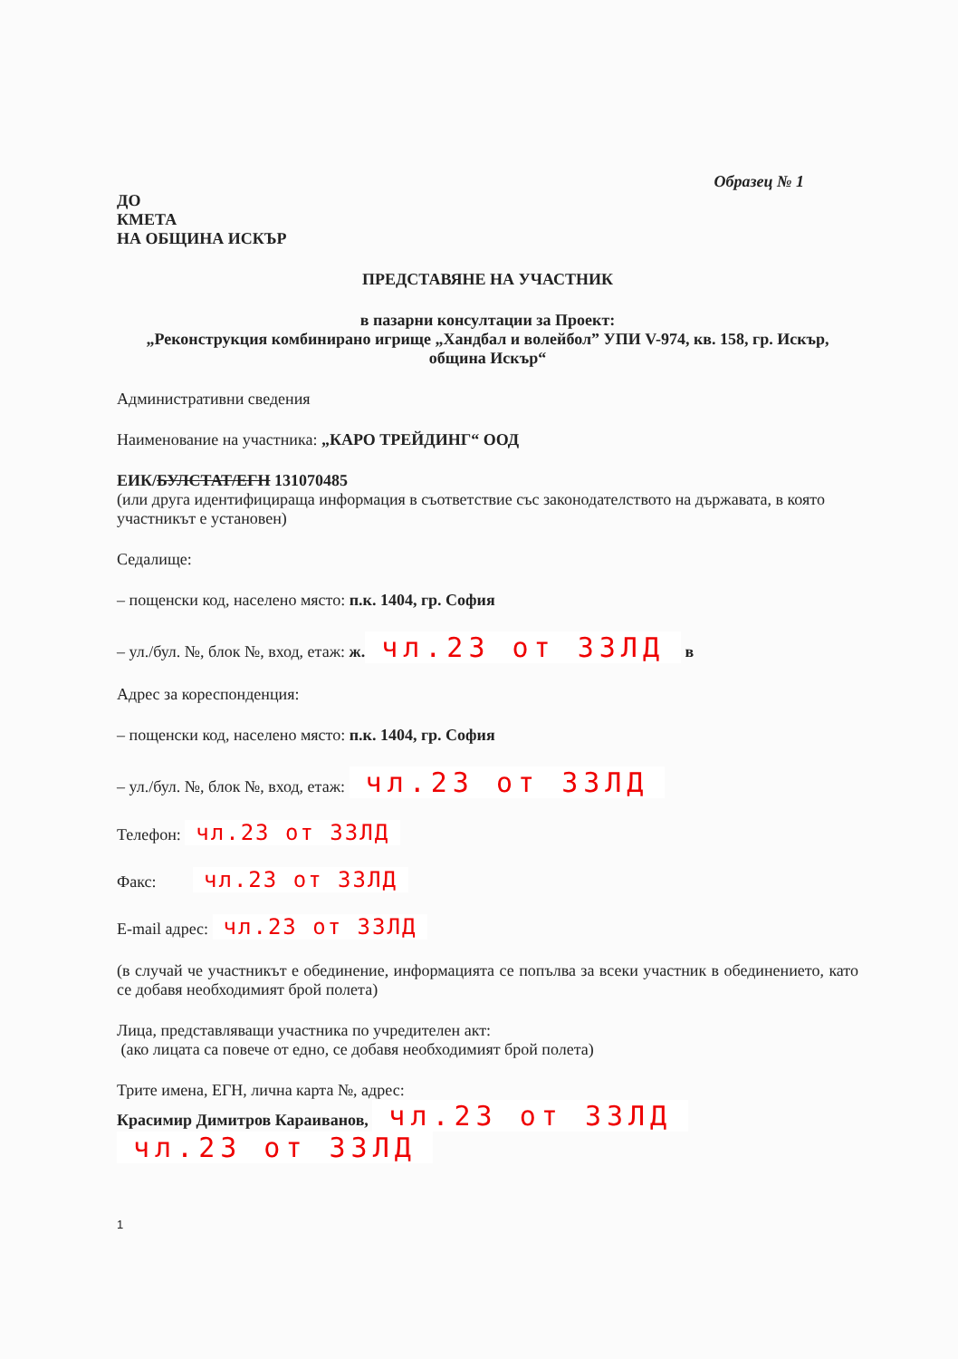Образец № 1
ДО
КМЕТА
НА ОБЩИНА ИСКЪР
ПРЕДСТАВЯНЕ НА УЧАСТНИК
в пазарни консултации за Проект:
„Реконструкция комбинирано игрище „Хандбал и волейбол” УПИ V-974, кв. 158, гр. Искър, община Искър“
Административни сведения
Наименование на участника: „КАРО ТРЕЙДИНГ“ ООД
ЕИК/БУЛСТАТ/ЕГН 131070485
(или друга идентифицираща информация в съответствие със законодателството на държавата, в която участникът е установен)
Седалище:
– пощенски код, населено място: п.к. 1404, гр. София
– ул./бул. №, блок №, вход, етаж: ж. чл.23 от ЗЗЛД в
Адрес за кореспонденция:
– пощенски код, населено място: п.к. 1404, гр. София
– ул./бул. №, блок №, вход, етаж: чл.23 от ЗЗЛД
Телефон: чл.23 от ЗЗЛД
Факс: чл.23 от ЗЗЛД
E-mail адрес: чл.23 от ЗЗЛД
(в случай че участникът е обединение, информацията се попълва за всеки участник в обединението, като се добавя необходимият брой полета)
Лица, представляващи участника по учредителен акт:
(ако лицата са повече от едно, се добавя необходимият брой полета)
Трите имена, ЕГН, лична карта №, адрес:
Красимир Димитров Караиванов, чл.23 от ЗЗЛД
чл.23 от ЗЗЛД
1